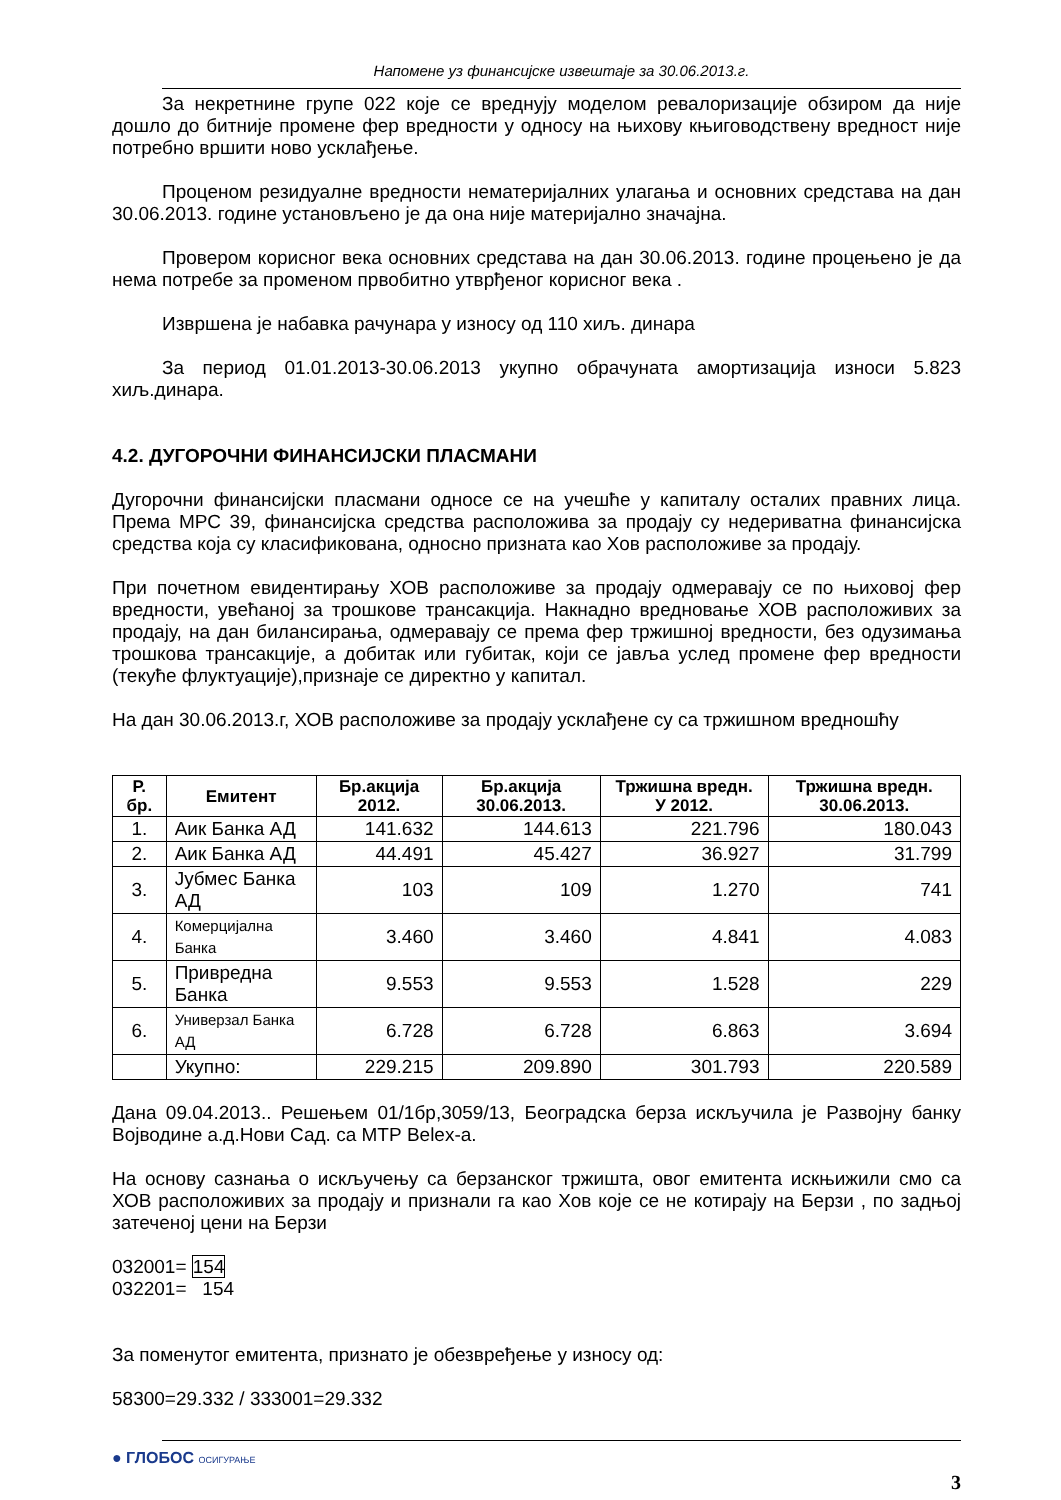Напомене уз финансијске извештаје за 30.06.2013.г.
За некретнине групе 022 које се вреднују моделом ревалоризације обзиром да није дошло до битније промене фер вредности у односу на њихову књиговодствену вредност није потребно вршити ново усклађење.
Проценом резидуалне вредности нематеријалних улагања и основних средстава на дан 30.06.2013. године установљено је да она није материјално значајна.
Провером корисног века основних средстава на дан 30.06.2013. године процењено је да нема потребе за променом првобитно утврђеног корисног века .
Извршена је набавка рачунара у износу од 110 хиљ. динара
За период 01.01.2013-30.06.2013 укупно обрачуната амортизација износи 5.823 хиљ.динара.
4.2. ДУГОРОЧНИ ФИНАНСИЈСКИ ПЛАСМАНИ
Дугорочни финансијски пласмани односе се на учешће у капиталу осталих правних лица. Према МРС 39, финансијска средства расположива за продају су недериватна финансијска средства која су класификована, односно призната као Хов расположиве за продају.
При почетном евидентирању ХОВ расположиве за продају одмеравају се по њиховој фер вредности, увећаној за трошкове трансакција. Накнадно вредновање ХОВ расположивих за продају, на дан билансирања, одмеравају се према фер тржишној вредности, без одузимања трошкова трансакције, а добитак или губитак, који се јавља услед промене фер вредности (текуће флуктуације),признаје се директно у капитал.
На дан 30.06.2013.г, ХОВ расположиве за продају усклађене су са тржишном вредношћу
| Р. бр. | Емитент | Бр.акција 2012. | Бр.акција 30.06.2013. | Тржишна вредн. У 2012. | Тржишна вредн. 30.06.2013. |
| --- | --- | --- | --- | --- | --- |
| 1. | Аик Банка АД | 141.632 | 144.613 | 221.796 | 180.043 |
| 2. | Аик Банка АД | 44.491 | 45.427 | 36.927 | 31.799 |
| 3. | Јубмес Банка АД | 103 | 109 | 1.270 | 741 |
| 4. | Комерцијална Банка | 3.460 | 3.460 | 4.841 | 4.083 |
| 5. | Привредна Банка | 9.553 | 9.553 | 1.528 | 229 |
| 6. | Универзал Банка АД | 6.728 | 6.728 | 6.863 | 3.694 |
| | Укупно: | 229.215 | 209.890 | 301.793 | 220.589 |
Дана 09.04.2013.. Решењем 01/1бр,3059/13, Београдска берза искључила је Развојну банку Војводине а.д.Нови Сад. са МТР Belex-а.
На основу сазнања о искључењу са берзанског тржишта, овог емитента искњижили смо са ХОВ расположивих за продају и признали га као Хов које се не котирају на Берзи , по задњој затеченој цени на Берзи
032001= 154
032201= 154
За поменутог емитента, признато је обезвређење у износу од:
58300=29.332 / 333001=29.332
● ГЛОБОС ОСИГУРАЊЕ
3